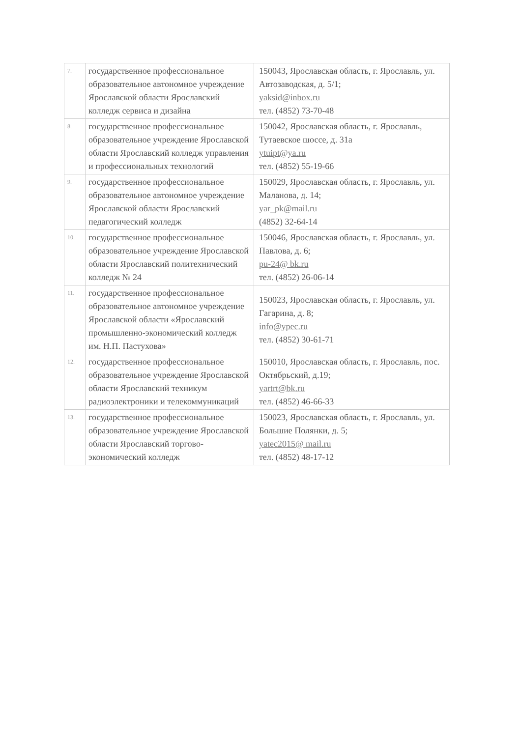| 7. | государственное профессиональное образовательное автономное учреждение Ярославской области Ярославский колледж сервиса и дизайна | 150043, Ярославская область, г. Ярославль, ул. Автозаводская, д. 5/1; yaksid@inbox.ru тел. (4852) 73-70-48 |
| 8. | государственное профессиональное образовательное учреждение Ярославской области Ярославский колледж управления и профессиональных технологий | 150042, Ярославская область, г. Ярославль, Тутаевское шоссе, д. 31а ytuipt@ya.ru тел. (4852) 55-19-66 |
| 9. | государственное профессиональное образовательное автономное учреждение Ярославской области Ярославский педагогический колледж | 150029, Ярославская область, г. Ярославль, ул. Маланова, д. 14; yar_pk@mail.ru (4852) 32-64-14 |
| 10. | государственное профессиональное образовательное учреждение Ярославской области Ярославский политехнический колледж № 24 | 150046, Ярославская область, г. Ярославль, ул. Павлова, д. 6; pu-24@ bk.ru тел. (4852) 26-06-14 |
| 11. | государственное профессиональное образовательное автономное учреждение Ярославской области «Ярославский промышленно-экономический колледж им. Н.П. Пастухова» | 150023, Ярославская область, г. Ярославль, ул. Гагарина, д. 8; info@ypec.ru тел. (4852) 30-61-71 |
| 12. | государственное профессиональное образовательное учреждение Ярославской области Ярославский техникум радиоэлектроники и телекоммуникаций | 150010, Ярославская область, г. Ярославль, пос. Октябрьский, д.19; yartrt@bk.ru тел. (4852) 46-66-33 |
| 13. | государственное профессиональное образовательное учреждение Ярославской области Ярославский торгово-экономический колледж | 150023, Ярославская область, г. Ярославль, ул. Большие Полянки, д. 5; yatec2015@ mail.ru тел. (4852) 48-17-12 |